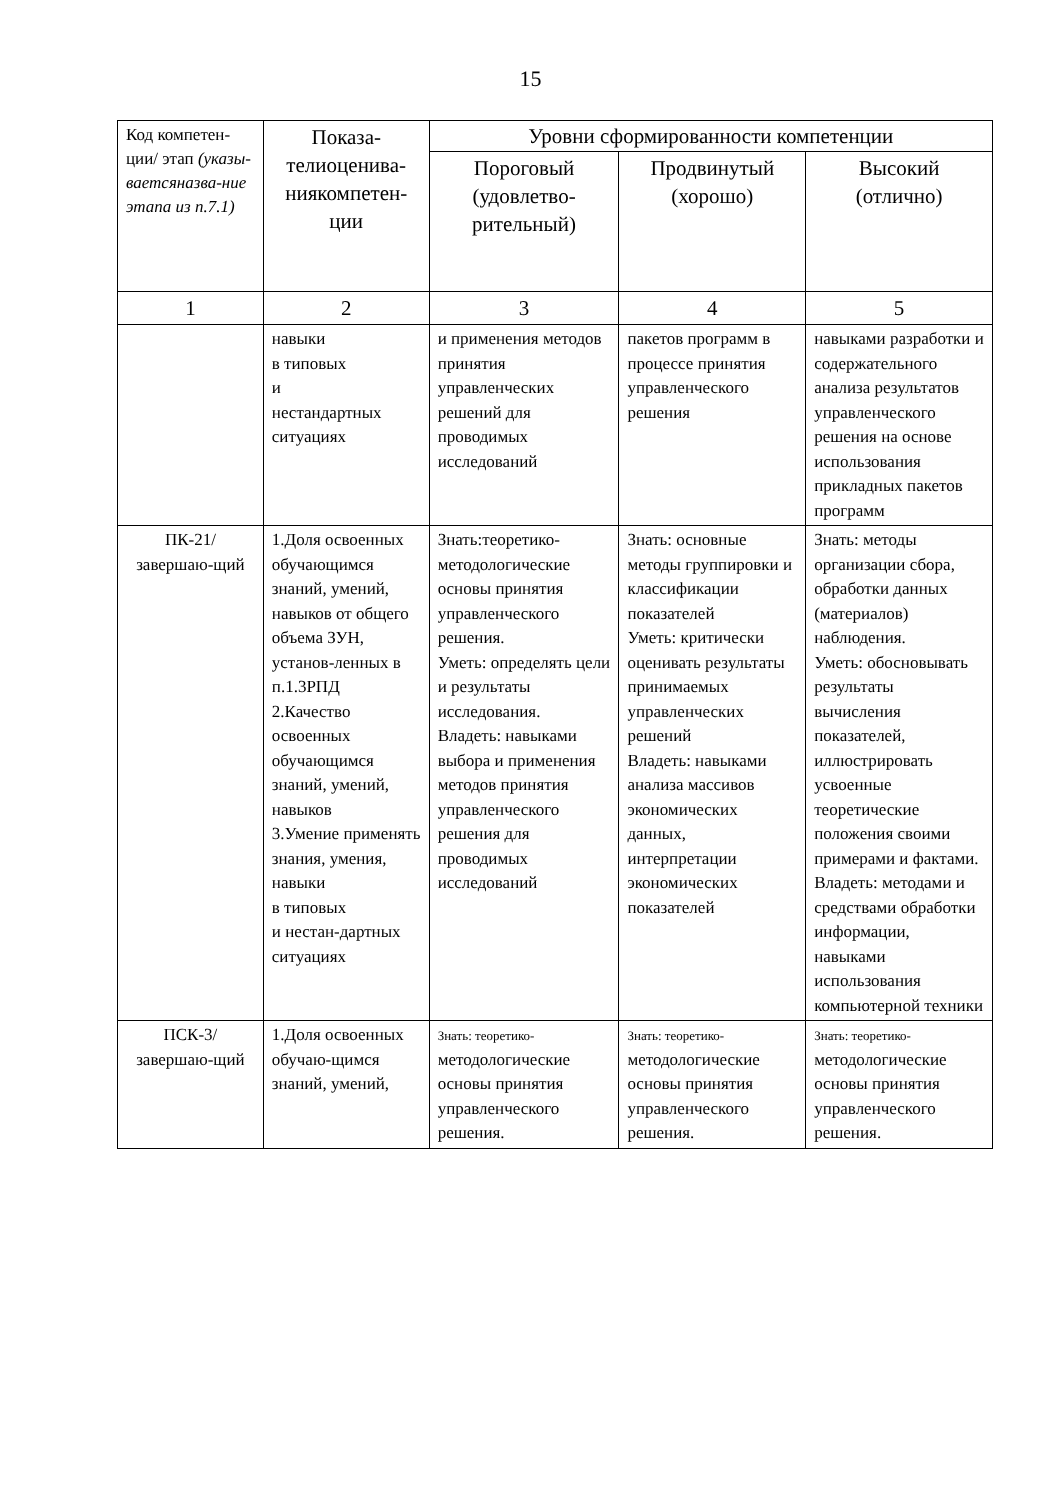15
| Код компетен-ции/ этап (указы-ваетсяназва-ние этапа из п.7.1) | Показа-телиоценива-ниякомпетен-ции | Уровни сформированности компетенции | | |
| --- | --- | --- | --- | --- |
| | | Пороговый (удовлетво-рительный) | Продвинутый (хорошо) | Высокий (отлично) |
| 1 | 2 | 3 | 4 | 5 |
| | навыки в типовых и нестандартных ситуациях | и применения методов принятия управленческих решений для проводимых исследований | пакетов программ в процессе принятия управленческого решения | навыками разработки и содержательного анализа результатов управленческого решения на основе использования прикладных пакетов программ |
| ПК-21/ завершаю-щий | 1.Доля освоенных обучающимся знаний, умений, навыков от общего объема ЗУН, установ-ленных в п.1.3РПД 2.Качество освоенных обучающимся знаний, умений, навыков 3.Умение применять знания, умения, навыки в типовых и нестан-дартных ситуациях | Знать:теоретико-методологические основы принятия управленческого решения. Уметь: определять цели и результаты исследования. Владеть: навыками выбора и применения методов принятия управленческого решения для проводимых исследований | Знать: основные методы группировки и классификации показателей Уметь: критически оценивать результаты принимаемых управленческих решений Владеть: навыками анализа массивов экономических данных, интерпретации экономических показателей | Знать: методы организации сбора, обработки данных (материалов) наблюдения. Уметь: обосновывать результаты вычисления показателей, иллюстрировать усвоенные теоретические положения своими примерами и фактами. Владеть: методами и средствами обработки информации, навыками использования компьютерной техники |
| ПСК-3/ завершаю-щий | 1.Доля освоенных обучаю-щимся знаний, умений, | Знать: теоретико- методологические основы принятия управленческого решения. | Знать: теоретико- методологические основы принятия управленческого решения. | Знать: теоретико- методологические основы принятия управленческого решения. |